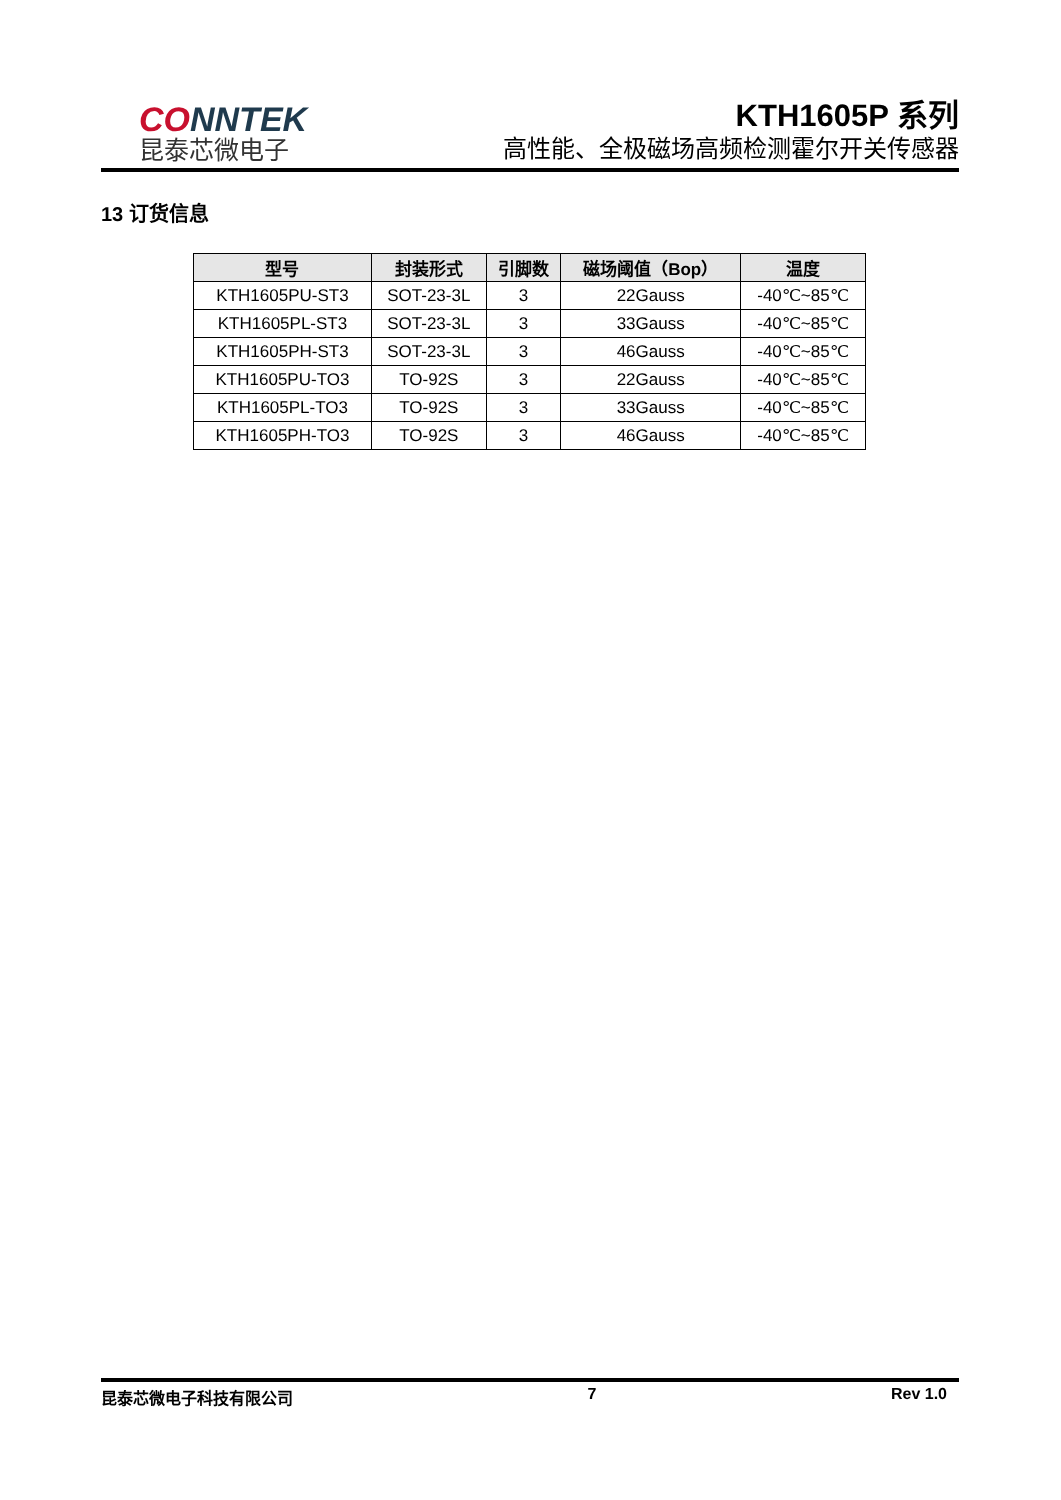CONNTEK
昆泰芯微电子
KTH1605P 系列
高性能、全极磁场高频检测霍尔开关传感器
13 订货信息
| 型号 | 封装形式 | 引脚数 | 磁场阈值（Bop） | 温度 |
| --- | --- | --- | --- | --- |
| KTH1605PU-ST3 | SOT-23-3L | 3 | 22Gauss | -40℃~85℃ |
| KTH1605PL-ST3 | SOT-23-3L | 3 | 33Gauss | -40℃~85℃ |
| KTH1605PH-ST3 | SOT-23-3L | 3 | 46Gauss | -40℃~85℃ |
| KTH1605PU-TO3 | TO-92S | 3 | 22Gauss | -40℃~85℃ |
| KTH1605PL-TO3 | TO-92S | 3 | 33Gauss | -40℃~85℃ |
| KTH1605PH-TO3 | TO-92S | 3 | 46Gauss | -40℃~85℃ |
昆泰芯微电子科技有限公司 7 Rev 1.0